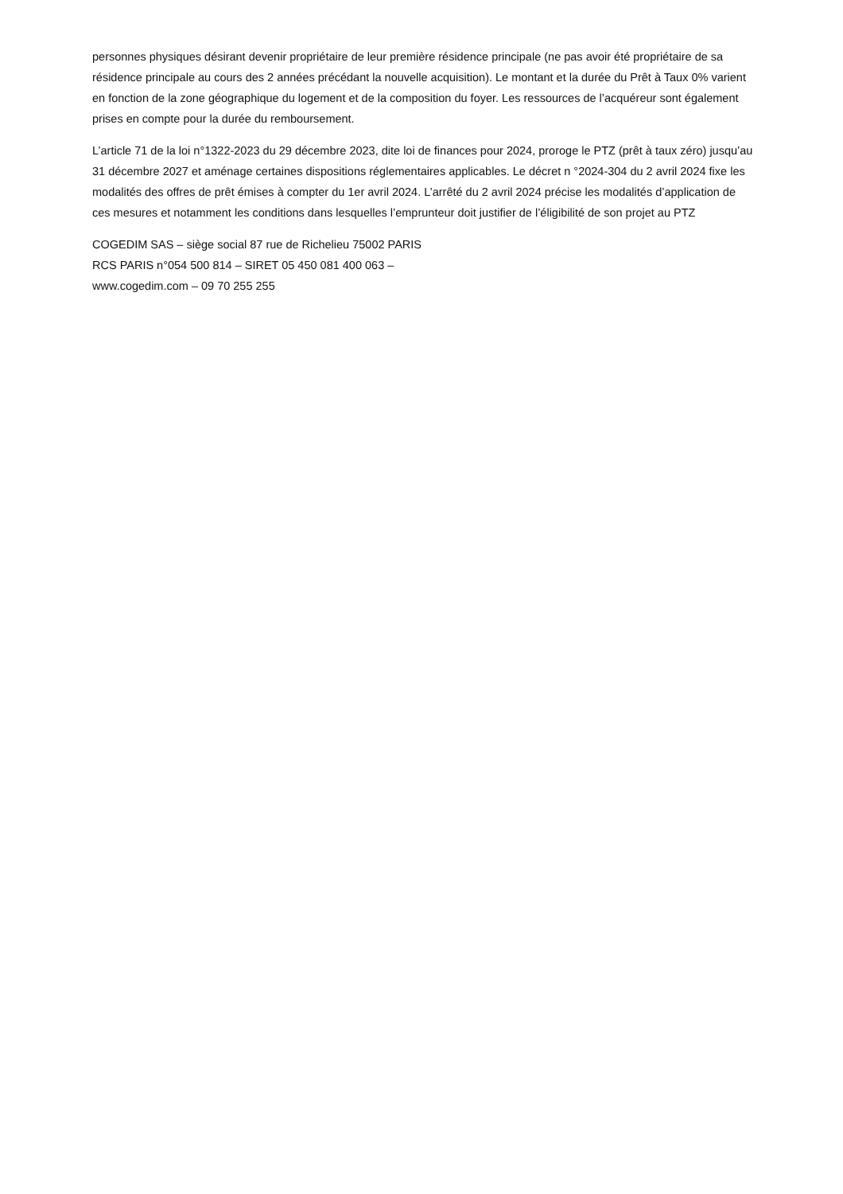personnes physiques désirant devenir propriétaire de leur première résidence principale (ne pas avoir été propriétaire de sa résidence principale au cours des 2 années précédant la nouvelle acquisition). Le montant et la durée du Prêt à Taux 0% varient en fonction de la zone géographique du logement et de la composition du foyer. Les ressources de l’acquéreur sont également prises en compte pour la durée du remboursement.
L’article 71 de la loi n°1322-2023 du 29 décembre 2023, dite loi de finances pour 2024, proroge le PTZ (prêt à taux zéro) jusqu’au 31 décembre 2027 et aménage certaines dispositions réglementaires applicables. Le décret n °2024-304 du 2 avril 2024 fixe les modalités des offres de prêt émises à compter du 1er avril 2024. L’arrêté du 2 avril 2024 précise les modalités d’application de ces mesures et notamment les conditions dans lesquelles l’emprunteur doit justifier de l’éligibilité de son projet au PTZ
COGEDIM SAS – siège social 87 rue de Richelieu 75002 PARIS
RCS PARIS n°054 500 814 – SIRET 05 450 081 400 063 –
www.cogedim.com – 09 70 255 255